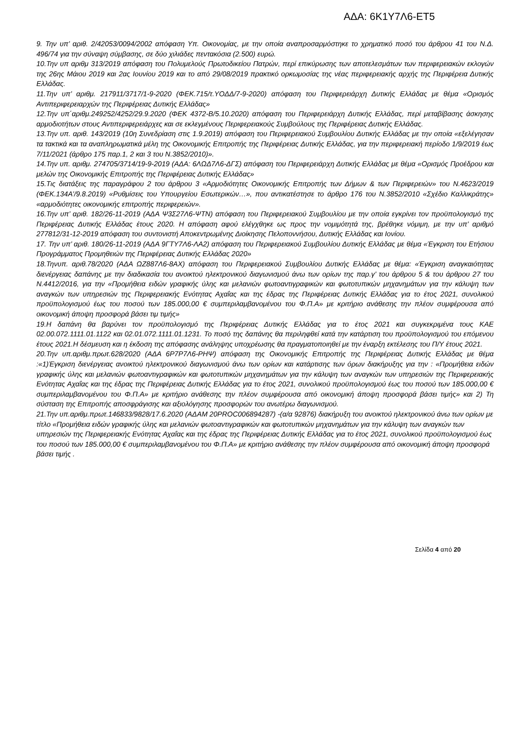ΑΔΑ: 6Κ1Υ7Λ6-ΕΤ5
9. Την υπ’ αριθ. 2/42053/0094/2002 απόφαση Υπ. Οικονομίας, με την οποία αναπροσαρμόστηκε το χρηματικό ποσό του άρθρου 41 του Ν.Δ. 496/74 για την σύναψη σύμβασης, σε δύο χιλιάδες πεντακόσια (2.500) ευρώ.
10.Την υπ αριθμ 313/2019 απόφαση του Πολυμελούς Πρωτοδικείου Πατρών, περί επικύρωσης των αποτελεσμάτων των περιφερειακών εκλογών της 26ης Μάιου 2019 και 2ας Ιουνίου 2019 και το από 29/08/2019 πρακτικό ορκωμοσίας της νέας περιφερειακής αρχής της Περιφέρεια Δυτικής Ελλάδας.
11.Την υπ’ αριθμ. 217911/3717/1-9-2020 (ΦΕΚ.715/τ.ΥΟΔΔ/7-9-2020) απόφαση του Περιφερειάρχη Δυτικής Ελλάδας με θέμα «Ορισμός Αντιπεριφερειαρχών της Περιφέρειας Δυτικής Ελλάδας»
12.Την υπ΄αριθμ.249252/4252/29.9.2020 (ΦΕΚ 4372-Β/5.10.2020) απόφαση του Περιφερειάρχη Δυτικής Ελλάδας, περί μεταβίβασης άσκησης αρμοδιοτήτων στους Αντιπεριφερειάρχες και σε εκλεγμένους Περιφερειακούς Συμβούλους της Περιφέρειας Δυτικής Ελλάδας.
13.Την υπ. αριθ. 143/2019 (10η Συνεδρίαση στις 1.9.2019) απόφαση του Περιφερειακού Συμβουλίου Δυτικής Ελλάδας με την οποία «εξελέγησαν τα τακτικά και τα αναπληρωματικά μέλη της Οικονομικής Επιτροπής της Περιφέρειας Δυτικής Ελλάδας, για την περιφερειακή περίοδο 1/9/2019 έως 7/11/2021 (άρθρο 175 παρ.1, 2 και 3 του Ν.3852/2010)».
14.Την υπ. αριθμ. 274705/3714/19-9-2019 (ΑΔΑ: 6ΛΩΔ7Λ6-ΔΓΣ) απόφαση του Περιφερειάρχη Δυτικής Ελλάδας με θέμα «Ορισμός Προέδρου και μελών της Οικονομικής Επιτροπής της Περιφέρειας Δυτικής Ελλάδας»
15.Τις διατάξεις της παραγράφου 2 του άρθρου 3 «Αρμοδιότητες Οικονομικής Επιτροπής των Δήμων & των Περιφερειών» του Ν.4623/2019 (ΦΕΚ.134Α’/9.8.2019) «Ρυθμίσεις του Υπουργείου Εσωτερικών…», που αντικατέστησε το άρθρο 176 του Ν.3852/2010 «Σχέδιο Καλλικράτης» «αρμοδιότητες οικονομικής επιτροπής περιφερειών».
16.Την υπ’ αριθ. 182/26-11-2019 (ΑΔΑ Ψ3Σ27Λ6-ΨΤΝ) απόφαση του Περιφερειακού Συμβουλίου με την οποία εγκρίνει τον προϋπολογισμό της Περιφέρειας Δυτικής Ελλάδας έτους 2020. Η απόφαση αφού ελέγχθηκε ως προς την νομιμότητά της, βρέθηκε νόμιμη, με την υπ’ αριθμό 277812/31-12-2019 απόφαση του συντονιστή Αποκεντρωμένης Διοίκησης Πελοποννήσου, Δυτικής Ελλάδας και Ιονίου.
17. Την υπ’ αριθ. 180/26-11-2019 (ΑΔΑ 9ΓΤΥ7Λ6-ΛΑ2) απόφαση του Περιφερειακού Συμβουλίου Δυτικής Ελλάδας με θέμα «Έγκριση του Ετήσιου Προγράμματος Προμηθειών της Περιφέρειας Δυτικής Ελλάδας 2020»
18.Τηνυπ. αριθ.78/2020 (ΑΔΑ ΩΖ887Λ6-8ΑΧ) απόφαση του Περιφερειακού Συμβουλίου Δυτικής Ελλάδας με θέμα: «Έγκριση αναγκαιότητας διενέργειας δαπάνης με την διαδικασία του ανοικτού ηλεκτρονικού διαγωνισμού άνω των ορίων της παρ.γ’ του άρθρου 5 & του άρθρου 27 του Ν.4412/2016, για την «Προμήθεια ειδών γραφικής ύλης και μελανιών φωτοαντιγραφικών και φωτοτυπικών μηχανημάτων για την κάλυψη των αναγκών των υπηρεσιών της Περιφερειακής Ενότητας Αχαΐας και της έδρας της Περιφέρειας Δυτικής Ελλάδας για το έτος 2021, συνολικού προϋπολογισμού έως του ποσού των 185.000,00 € συμπεριλαμβανομένου του Φ.Π.Α» με κριτήριο ανάθεσης την πλέον συμφέρουσα από οικονομική άποψη προσφορά βάσει τιμ τιμής»
19.Η δαπάνη θα βαρύνει τον προϋπολογισμό της Περιφέρειας Δυτικής Ελλάδας για το έτος 2021 και συγκεκριμένα τους ΚΑΕ 02.00.072.1111.01.1122 και 02.01.072.1111.01.1231. Το ποσό της δαπάνης θα περιληφθεί κατά την κατάρτιση του προϋπολογισμού του επόμενου έτους 2021.Η δέσμευση και η έκδοση της απόφασης ανάληψης υποχρέωσης θα πραγματοποιηθεί με την έναρξη εκτέλεσης του Π/Υ έτους 2021.
20.Την υπ.αριθμ.πρωτ.628/2020 (ΑΔΑ 6Ρ7Ρ7Λ6-ΡΗΨ) απόφαση της Οικονομικής Επιτροπής της Περιφέρειας Δυτικής Ελλάδας με θέμα :«1)Έγκριση διενέργειας ανοικτού ηλεκτρονικού διαγωνισμού άνω των ορίων και κατάρτισης των όρων διακήρυξης για την : «Προμήθεια ειδών γραφικής ύλης και μελανιών φωτοαντιγραφικών και φωτοτυπικών μηχανημάτων για την κάλυψη των αναγκών των υπηρεσιών της Περιφερειακής Ενότητας Αχαΐας και της έδρας της Περιφέρειας Δυτικής Ελλάδας για το έτος 2021, συνολικού προϋπολογισμού έως του ποσού των 185.000,00 € συμπεριλαμβανομένου του Φ.Π.Α» με κριτήριο ανάθεσης την πλέον συμφέρουσα από οικονομική άποψη προσφορά βάσει τιμής» και 2) Τη σύσταση της Επιτροπής αποσφράγισης και αξιολόγησης προσφορών του ανωτέρω διαγωνισμού.
21.Την υπ.αριθμ.πρωτ.146833/9828/17.6.2020 (ΑΔΑΜ 20PROC006894287) -(α/α 92876) διακήρυξη του ανοικτού ηλεκτρονικού άνω των ορίων με τίτλο «Προμήθεια ειδών γραφικής ύλης και μελανιών φωτοαντιγραφικών και φωτοτυπικών μηχανημάτων για την κάλυψη των αναγκών των υπηρεσιών της Περιφερειακής Ενότητας Αχαΐας και της έδρας της Περιφέρειας Δυτικής Ελλάδας για το έτος 2021, συνολικού προϋπολογισμού έως του ποσού των 185.000,00 € συμπεριλαμβανομένου του Φ.Π.Α» με κριτήριο ανάθεσης την πλέον συμφέρουσα από οικονομική άποψη προσφορά βάσει τιμής .
Σελίδα 4 από 20